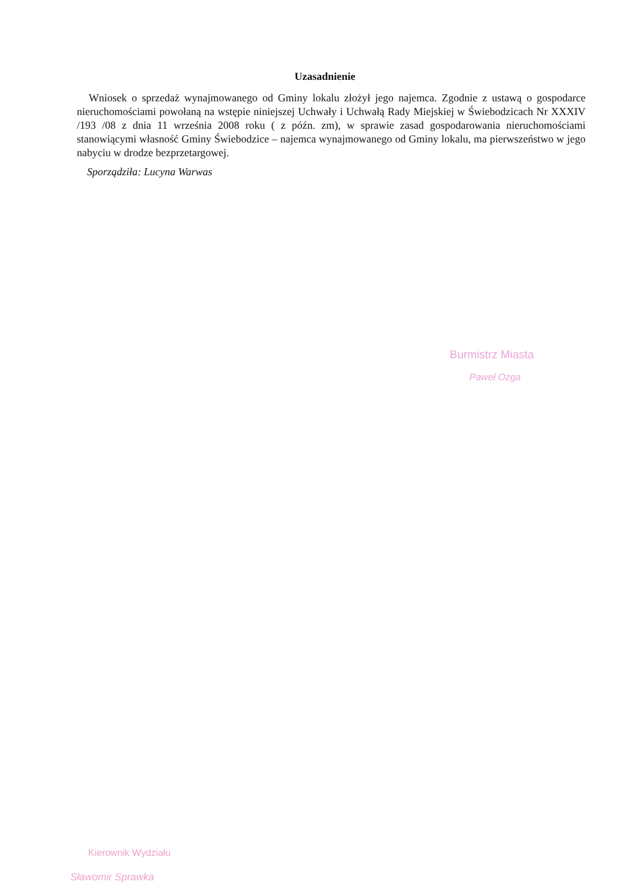Uzasadnienie
Wniosek o sprzedaż wynajmowanego od Gminy lokalu złożył jego najemca. Zgodnie z ustawą o gospodarce nieruchomościami powołaną na wstępie niniejszej Uchwały i Uchwałą Rady Miejskiej w Świebodzicach Nr XXXIV /193 /08 z dnia 11 września 2008 roku ( z późn. zm), w sprawie zasad gospodarowania nieruchomościami stanowiącymi własność Gminy Świebodzice – najemca wynajmowanego od Gminy lokalu, ma pierwszeństwo w jego nabyciu w drodze bezprzetargowej.
Sporządziła: Lucyna Warwas
Burmistrz Miasta
Paweł Ozga
Kierownik Wydziału
Sławomir Sprawka